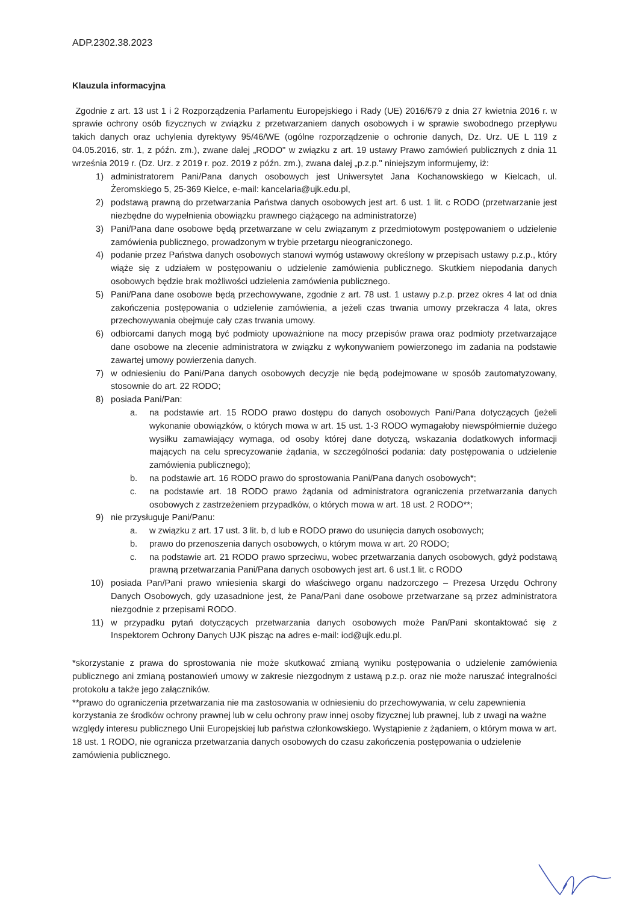ADP.2302.38.2023
Klauzula informacyjna
Zgodnie z art. 13 ust 1 i 2 Rozporządzenia Parlamentu Europejskiego i Rady (UE) 2016/679 z dnia 27 kwietnia 2016 r. w sprawie ochrony osób fizycznych w związku z przetwarzaniem danych osobowych i w sprawie swobodnego przepływu takich danych oraz uchylenia dyrektywy 95/46/WE (ogólne rozporządzenie o ochronie danych, Dz. Urz. UE L 119 z 04.05.2016, str. 1, z późn. zm.), zwane dalej „RODO" w związku z art. 19 ustawy Prawo zamówień publicznych z dnia 11 września 2019 r. (Dz. Urz. z 2019 r. poz. 2019 z późn. zm.), zwana dalej „p.z.p." niniejszym informujemy, iż:
1) administratorem Pani/Pana danych osobowych jest Uniwersytet Jana Kochanowskiego w Kielcach, ul. Żeromskiego 5, 25-369 Kielce, e-mail: kancelaria@ujk.edu.pl,
2) podstawą prawną do przetwarzania Państwa danych osobowych jest art. 6 ust. 1 lit. c RODO (przetwarzanie jest niezbędne do wypełnienia obowiązku prawnego ciążącego na administratorze)
3) Pani/Pana dane osobowe będą przetwarzane w celu związanym z przedmiotowym postępowaniem o udzielenie zamówienia publicznego, prowadzonym w trybie przetargu nieograniczonego.
4) podanie przez Państwa danych osobowych stanowi wymóg ustawowy określony w przepisach ustawy p.z.p., który wiąże się z udziałem w postępowaniu o udzielenie zamówienia publicznego. Skutkiem niepodania danych osobowych będzie brak możliwości udzielenia zamówienia publicznego.
5) Pani/Pana dane osobowe będą przechowywane, zgodnie z art. 78 ust. 1 ustawy p.z.p. przez okres 4 lat od dnia zakończenia postępowania o udzielenie zamówienia, a jeżeli czas trwania umowy przekracza 4 lata, okres przechowywania obejmuje cały czas trwania umowy.
6) odbiorcami danych mogą być podmioty upoważnione na mocy przepisów prawa oraz podmioty przetwarzające dane osobowe na zlecenie administratora w związku z wykonywaniem powierzonego im zadania na podstawie zawartej umowy powierzenia danych.
7) w odniesieniu do Pani/Pana danych osobowych decyzje nie będą podejmowane w sposób zautomatyzowany, stosownie do art. 22 RODO;
8) posiada Pani/Pan:
a. na podstawie art. 15 RODO prawo dostępu do danych osobowych Pani/Pana dotyczących (jeżeli wykonanie obowiązków, o których mowa w art. 15 ust. 1-3 RODO wymagałoby niewspółmiernie dużego wysiłku zamawiający wymaga, od osoby której dane dotyczą, wskazania dodatkowych informacji mających na celu sprecyzowanie żądania, w szczególności podania: daty postępowania o udzielenie zamówienia publicznego);
b. na podstawie art. 16 RODO prawo do sprostowania Pani/Pana danych osobowych*;
c. na podstawie art. 18 RODO prawo żądania od administratora ograniczenia przetwarzania danych osobowych z zastrzeżeniem przypadków, o których mowa w art. 18 ust. 2 RODO**;
9) nie przysługuje Pani/Panu:
a. w związku z art. 17 ust. 3 lit. b, d lub e RODO prawo do usunięcia danych osobowych;
b. prawo do przenoszenia danych osobowych, o którym mowa w art. 20 RODO;
c. na podstawie art. 21 RODO prawo sprzeciwu, wobec przetwarzania danych osobowych, gdyż podstawą prawną przetwarzania Pani/Pana danych osobowych jest art. 6 ust.1 lit. c RODO
10) posiada Pan/Pani prawo wniesienia skargi do właściwego organu nadzorczego – Prezesa Urzędu Ochrony Danych Osobowych, gdy uzasadnione jest, że Pana/Pani dane osobowe przetwarzane są przez administratora niezgodnie z przepisami RODO.
11) w przypadku pytań dotyczących przetwarzania danych osobowych może Pan/Pani skontaktować się z Inspektorem Ochrony Danych UJK pisząc na adres e-mail: iod@ujk.edu.pl.
*skorzystanie z prawa do sprostowania nie może skutkować zmianą wyniku postępowania o udzielenie zamówienia publicznego ani zmianą postanowień umowy w zakresie niezgodnym z ustawą p.z.p. oraz nie może naruszać integralności protokołu a także jego załączników.
**prawo do ograniczenia przetwarzania nie ma zastosowania w odniesieniu do przechowywania, w celu zapewnienia korzystania ze środków ochrony prawnej lub w celu ochrony praw innej osoby fizycznej lub prawnej, lub z uwagi na ważne względy interesu publicznego Unii Europejskiej lub państwa członkowskiego. Wystąpienie z żądaniem, o którym mowa w art. 18 ust. 1 RODO, nie ogranicza przetwarzania danych osobowych do czasu zakończenia postępowania o udzielenie zamówienia publicznego.